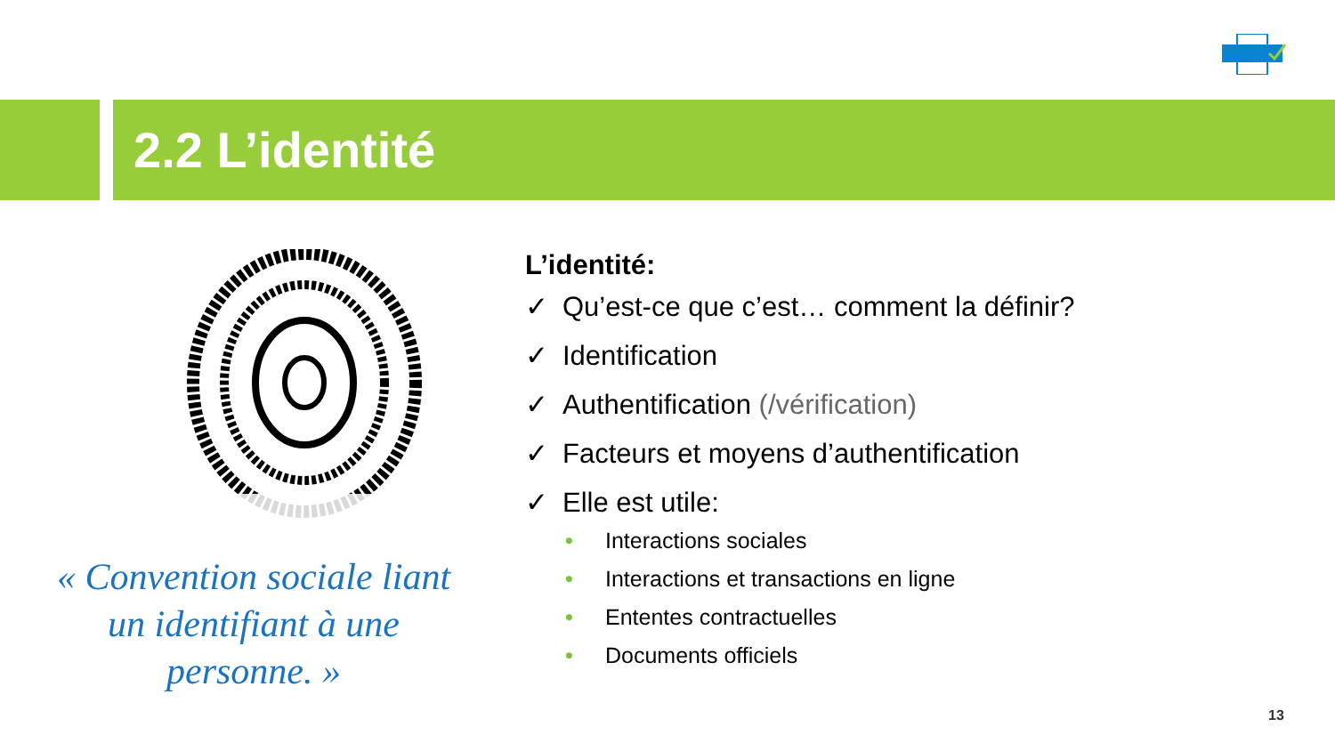2.2 L’identité
« Convention sociale liant un identifiant à une personne. »
L’identité:
✓ Qu’est-ce que c’est… comment la définir?
✓ Identification
✓ Authentification (/vérification)
✓ Facteurs et moyens d’authentification
✓ Elle est utile:
• Interactions sociales
• Interactions et transactions en ligne
• Ententes contractuelles
• Documents officiels
13